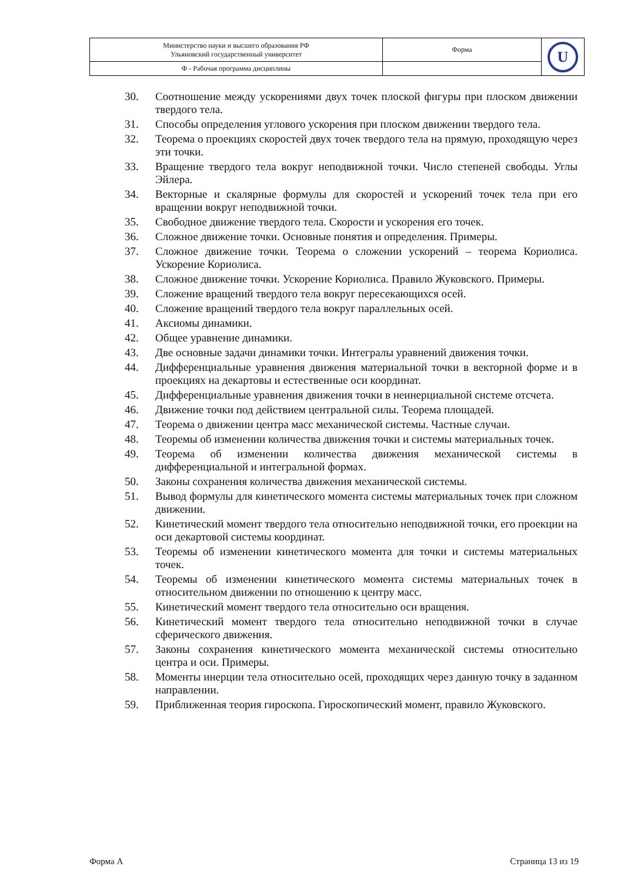| Министерство науки и высшего образования РФ Ульяновский государственный университет | Форма | U |
| Ф - Рабочая программа дисциплины | | |
30. Соотношение между ускорениями двух точек плоской фигуры при плоском движении твердого тела.
31. Способы определения углового ускорения при плоском движении твердого тела.
32. Теорема о проекциях скоростей двух точек твердого тела на прямую, проходящую через эти точки.
33. Вращение твердого тела вокруг неподвижной точки. Число степеней свободы. Углы Эйлера.
34. Векторные и скалярные формулы для скоростей и ускорений точек тела при его вращении вокруг неподвижной точки.
35. Свободное движение твердого тела. Скорости и ускорения его точек.
36. Сложное движение точки. Основные понятия и определения. Примеры.
37. Сложное движение точки. Теорема о сложении ускорений – теорема Кориолиса. Ускорение Кориолиса.
38. Сложное движение точки. Ускорение Кориолиса. Правило Жуковского. Примеры.
39. Сложение вращений твердого тела вокруг пересекающихся осей.
40. Сложение вращений твердого тела вокруг параллельных осей.
41. Аксиомы динамики.
42. Общее уравнение динамики.
43. Две основные задачи динамики точки. Интегралы уравнений движения точки.
44. Дифференциальные уравнения движения материальной точки в векторной форме и в проекциях на декартовы и естественные оси координат.
45. Дифференциальные уравнения движения точки в неинерциальной системе отсчета.
46. Движение точки под действием центральной силы. Теорема площадей.
47. Теорема о движении центра масс механической системы. Частные случаи.
48. Теоремы об изменении количества движения точки и системы материальных точек.
49. Теорема об изменении количества движения механической системы в дифференциальной и интегральной формах.
50. Законы сохранения количества движения механической системы.
51. Вывод формулы для кинетического момента системы материальных точек при сложном движении.
52. Кинетический момент твердого тела относительно неподвижной точки, его проекции на оси декартовой системы координат.
53. Теоремы об изменении кинетического момента для точки и системы материальных точек.
54. Теоремы об изменении кинетического момента системы материальных точек в относительном движении по отношению к центру масс.
55. Кинетический момент твердого тела относительно оси вращения.
56. Кинетический момент твердого тела относительно неподвижной точки в случае сферического движения.
57. Законы сохранения кинетического момента механической системы относительно центра и оси. Примеры.
58. Моменты инерции тела относительно осей, проходящих через данную точку в заданном направлении.
59. Приближенная теория гироскопа. Гироскопический момент, правило Жуковского.
Форма А Страница 13 из 19